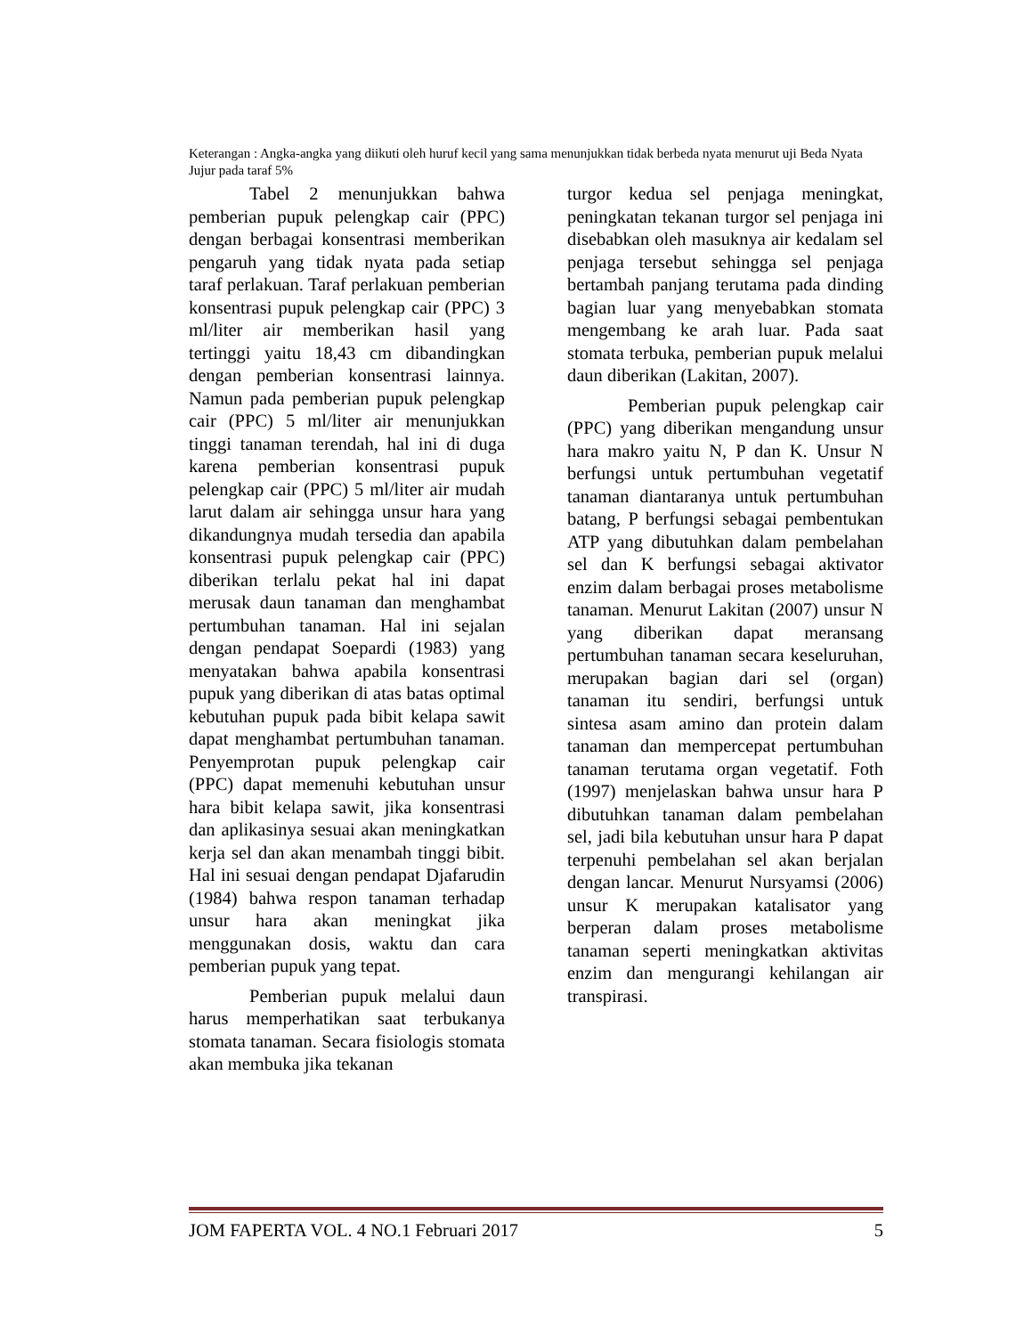Keterangan : Angka-angka yang diikuti oleh huruf kecil yang sama menunjukkan tidak berbeda nyata menurut uji Beda Nyata Jujur pada taraf 5%
Tabel 2 menunjukkan bahwa pemberian pupuk pelengkap cair (PPC) dengan berbagai konsentrasi memberikan pengaruh yang tidak nyata pada setiap taraf perlakuan. Taraf perlakuan pemberian konsentrasi pupuk pelengkap cair (PPC) 3 ml/liter air memberikan hasil yang tertinggi yaitu 18,43 cm dibandingkan dengan pemberian konsentrasi lainnya. Namun pada pemberian pupuk pelengkap cair (PPC) 5 ml/liter air menunjukkan tinggi tanaman terendah, hal ini di duga karena pemberian konsentrasi pupuk pelengkap cair (PPC) 5 ml/liter air mudah larut dalam air sehingga unsur hara yang dikandungnya mudah tersedia dan apabila konsentrasi pupuk pelengkap cair (PPC) diberikan terlalu pekat hal ini dapat merusak daun tanaman dan menghambat pertumbuhan tanaman. Hal ini sejalan dengan pendapat Soepardi (1983) yang menyatakan bahwa apabila konsentrasi pupuk yang diberikan di atas batas optimal kebutuhan pupuk pada bibit kelapa sawit dapat menghambat pertumbuhan tanaman. Penyemprotan pupuk pelengkap cair (PPC) dapat memenuhi kebutuhan unsur hara bibit kelapa sawit, jika konsentrasi dan aplikasinya sesuai akan meningkatkan kerja sel dan akan menambah tinggi bibit. Hal ini sesuai dengan pendapat Djafarudin (1984) bahwa respon tanaman terhadap unsur hara akan meningkat jika menggunakan dosis, waktu dan cara pemberian pupuk yang tepat.
Pemberian pupuk melalui daun harus memperhatikan saat terbukanya stomata tanaman. Secara fisiologis stomata akan membuka jika tekanan
turgor kedua sel penjaga meningkat, peningkatan tekanan turgor sel penjaga ini disebabkan oleh masuknya air kedalam sel penjaga tersebut sehingga sel penjaga bertambah panjang terutama pada dinding bagian luar yang menyebabkan stomata mengembang ke arah luar. Pada saat stomata terbuka, pemberian pupuk melalui daun diberikan (Lakitan, 2007).
Pemberian pupuk pelengkap cair (PPC) yang diberikan mengandung unsur hara makro yaitu N, P dan K. Unsur N berfungsi untuk pertumbuhan vegetatif tanaman diantaranya untuk pertumbuhan batang, P berfungsi sebagai pembentukan ATP yang dibutuhkan dalam pembelahan sel dan K berfungsi sebagai aktivator enzim dalam berbagai proses metabolisme tanaman. Menurut Lakitan (2007) unsur N yang diberikan dapat meransang pertumbuhan tanaman secara keseluruhan, merupakan bagian dari sel (organ) tanaman itu sendiri, berfungsi untuk sintesa asam amino dan protein dalam tanaman dan mempercepat pertumbuhan tanaman terutama organ vegetatif. Foth (1997) menjelaskan bahwa unsur hara P dibutuhkan tanaman dalam pembelahan sel, jadi bila kebutuhan unsur hara P dapat terpenuhi pembelahan sel akan berjalan dengan lancar. Menurut Nursyamsi (2006) unsur K merupakan katalisator yang berperan dalam proses metabolisme tanaman seperti meningkatkan aktivitas enzim dan mengurangi kehilangan air transpirasi.
JOM FAPERTA VOL. 4 NO.1 Februari 2017 5